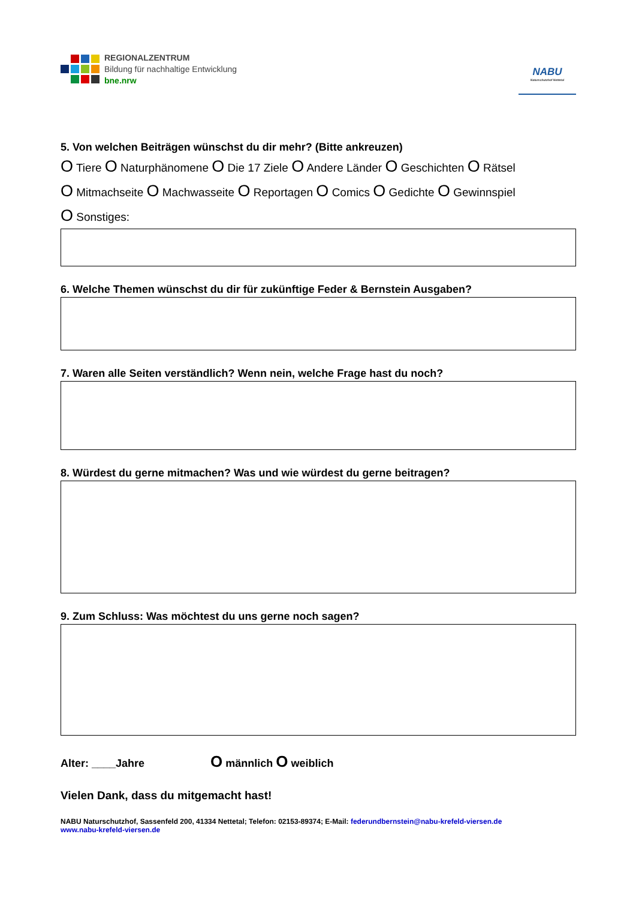REGIONALZENTRUM
Bildung für nachhaltige Entwicklung
bne.nrw
NABU
Naturschutzhof Nettetal
5. Von welchen Beiträgen wünschst du dir mehr? (Bitte ankreuzen)
O Tiere O Naturphänomene O Die 17 Ziele O Andere Länder O Geschichten O Rätsel
O Mitmachseite O Machwasseite O Reportagen O Comics O Gedichte O Gewinnspiel
O Sonstiges:
6. Welche Themen wünschst du dir für zukünftige Feder & Bernstein Ausgaben?
7. Waren alle Seiten verständlich? Wenn nein, welche Frage hast du noch?
8. Würdest du gerne mitmachen? Was und wie würdest du gerne beitragen?
9. Zum Schluss: Was möchtest du uns gerne noch sagen?
Alter: ____Jahre O männlich O weiblich
Vielen Dank, dass du mitgemacht hast!
NABU Naturschutzhof, Sassenfeld 200, 41334 Nettetal; Telefon: 02153-89374; E-Mail: federundbernstein@nabu-krefeld-viersen.de
www.nabu-krefeld-viersen.de